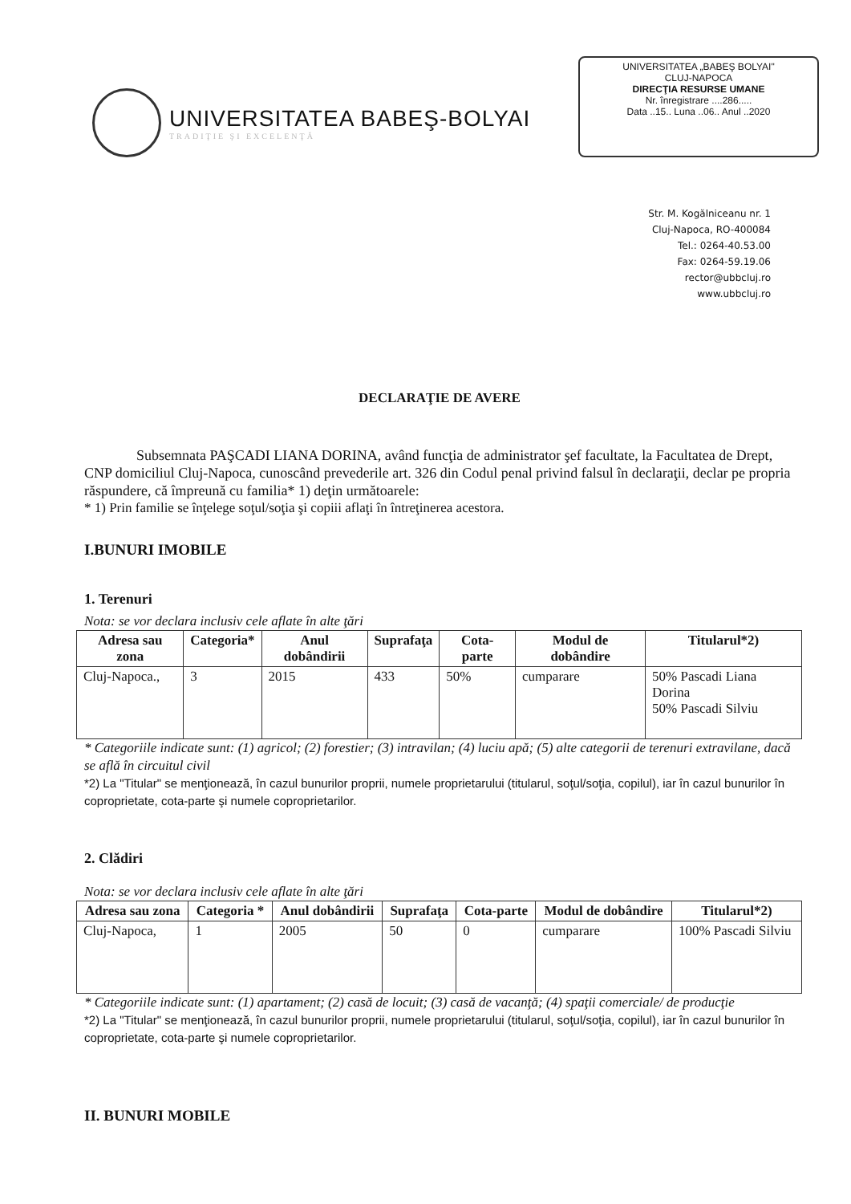UNIVERSITATEA BABEŞ-BOLYAI
TRADIŢIE ŞI EXCELENŢĂ
UNIVERSITATEA „BABEŞ BOLYAI"
CLUJ-NAPOCA
DIRECŢIA RESURSE UMANE
Nr. înregistrare ....286.....
Data ..15.. Luna ..06.. Anul ..2020
Str. M. Kogălniceanu nr. 1
Cluj-Napoca, RO-400084
Tel.: 0264-40.53.00
Fax: 0264-59.19.06
rector@ubbcluj.ro
www.ubbcluj.ro
DECLARAŢIE DE AVERE
Subsemnata PAŞCADI LIANA DORINA, având funcţia de administrator şef facultate, la Facultatea de Drept, CNP domiciliul Cluj-Napoca, cunoscând prevederile art. 326 din Codul penal privind falsul în declaraţii, declar pe propria răspundere, că împreună cu familia* 1) deţin următoarele:
* 1) Prin familie se înţelege soţul/soţia şi copiii aflaţi în întreţinerea acestora.
I.BUNURI IMOBILE
1. Terenuri
Nota: se vor declara inclusiv cele aflate în alte ţări
| Adresa sau zona | Categoria* | Anul dobândirii | Suprafaţa | Cota-parte | Modul de dobândire | Titularul*2) |
| --- | --- | --- | --- | --- | --- | --- |
| Cluj-Napoca., | 3 | 2015 | 433 | 50% | cumparare | 50% Pascadi Liana Dorina 50% Pascadi Silviu |
* Categoriile indicate sunt: (1) agricol; (2) forestier; (3) intravilan; (4) luciu apă; (5) alte categorii de terenuri extravilane, dacă se află în circuitul civil
*2) La "Titular" se menţionează, în cazul bunurilor proprii, numele proprietarului (titularul, soţul/soţia, copilul), iar în cazul bunurilor în coproprietate, cota-parte şi numele coproprietarilor.
2. Clădiri
Nota: se vor declara inclusiv cele aflate în alte ţări
| Adresa sau zona | Categoria * | Anul dobândirii | Suprafaţa | Cota-parte | Modul de dobândire | Titularul*2) |
| --- | --- | --- | --- | --- | --- | --- |
| Cluj-Napoca, | 1 | 2005 | 50 | 0 | cumparare | 100% Pascadi Silviu |
* Categoriile indicate sunt: (1) apartament; (2) casă de locuit; (3) casă de vacanţă; (4) spaţii comerciale/ de producţie
*2) La "Titular" se menţionează, în cazul bunurilor proprii, numele proprietarului (titularul, soţul/soţia, copilul), iar în cazul bunurilor în coproprietate, cota-parte şi numele coproprietarilor.
II. BUNURI MOBILE